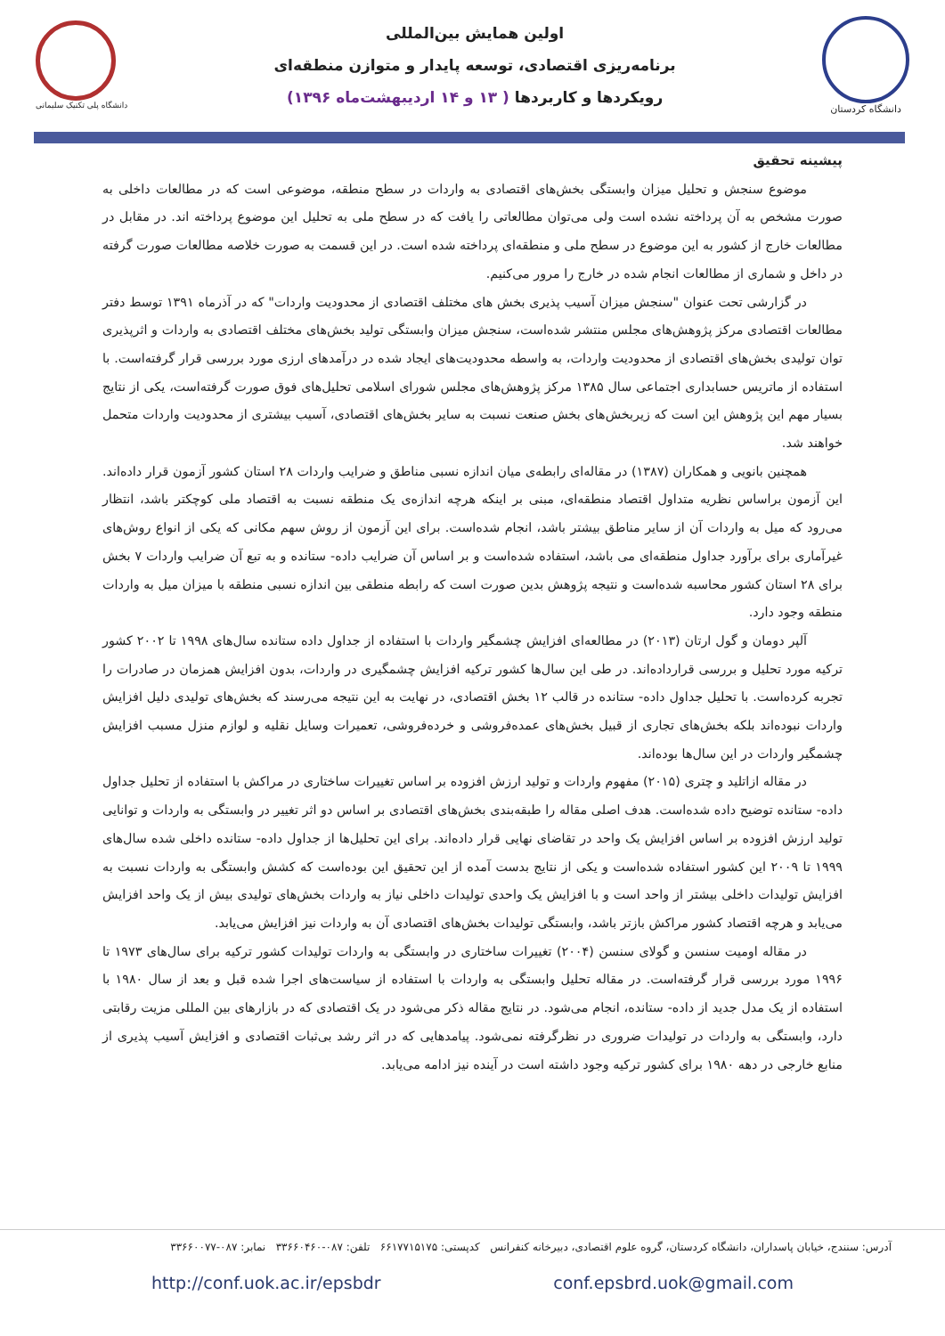دانشگاه پلی تکنیک سلیمانی
اولین همایش بین‌المللی
برنامه‌ریزی اقتصادی، توسعه پایدار و متوازن منطقه‌ای
رویکردها و کاربردها ( ۱۳ و ۱۴ اردیبهشت‌ماه ۱۳۹۶)
دانشگاه کردستان
پیشینه تحقیق
موضوع سنجش و تحلیل میزان وابستگی بخش‌های اقتصادی به واردات در سطح منطقه، موضوعی است که در مطالعات داخلی به صورت مشخص به آن پرداخته نشده است ولی می‌توان مطالعاتی را یافت که در سطح ملی به تحلیل این موضوع پرداخته اند. در مقابل در مطالعات خارج از کشور به این موضوع در سطح ملی و منطقه‌ای پرداخته شده است. در این قسمت به صورت خلاصه مطالعات صورت گرفته در داخل و شماری از مطالعات انجام شده در خارج را مرور می‌کنیم.
در گزارشی تحت عنوان "سنجش میزان آسیب پذیری بخش های مختلف اقتصادی از محدودیت واردات" که در آذرماه ۱۳۹۱ توسط دفتر مطالعات اقتصادی مرکز پژوهش‌های مجلس منتشر شده‌است، سنجش میزان وابستگی تولید بخش‌های مختلف اقتصادی به واردات و اثرپذیری توان تولیدی بخش‌های اقتصادی از محدودیت واردات، به واسطه محدودیت‌های ایجاد شده در درآمدهای ارزی مورد بررسی قرار گرفته‌است. با استفاده از ماتریس حسابداری اجتماعی سال ۱۳۸۵ مرکز پژوهش‌های مجلس شورای اسلامی تحلیل‌های فوق صورت گرفته‌است، یکی از نتایج بسیار مهم این پژوهش این است که زیربخش‌های بخش صنعت نسبت به سایر بخش‌های اقتصادی، آسیب بیشتری از محدودیت واردات متحمل خواهند شد.
همچنین بانویی و همکاران (۱۳۸۷) در مقاله‌ای رابطه‌ی میان اندازه نسبی مناطق و ضرایب واردات ۲۸ استان کشور آزمون قرار داده‌اند. این آزمون براساس نظریه متداول اقتصاد منطقه‌ای، مبنی بر اینکه هرچه اندازه‌ی یک منطقه نسبت به اقتصاد ملی کوچکتر باشد، انتظار می‌رود که میل به واردات آن از سایر مناطق بیشتر باشد، انجام شده‌است. برای این آزمون از روش سهم مکانی که یکی از انواع روش‌های غیرآماری برای برآورد جداول منطقه‌ای می باشد، استفاده شده‌است و بر اساس آن ضرایب داده- ستانده و به تبع آن ضرایب واردات ۷ بخش برای ۲۸ استان کشور محاسبه شده‌است و نتیجه پژوهش بدین صورت است که رابطه منطقی بین اندازه نسبی منطقه با میزان میل به واردات منطقه وجود دارد.
آلپر دومان و گول ارتان (۲۰۱۳) در مطالعه‌ای افزایش چشمگیر واردات با استفاده از جداول داده ستانده سال‌های ۱۹۹۸ تا ۲۰۰۲ کشور ترکیه مورد تحلیل و بررسی قرارداده‌اند. در طی این سال‌ها کشور ترکیه افزایش چشمگیری در واردات، بدون افزایش همزمان در صادرات را تجربه کرده‌است. با تحلیل جداول داده- ستانده در قالب ۱۲ بخش اقتصادی، در نهایت به این نتیجه می‌رسند که بخش‌های تولیدی دلیل افزایش واردات نبوده‌اند بلکه بخش‌های تجاری از قبیل بخش‌های عمده‌فروشی و خرده‌فروشی، تعمیرات وسایل نقلیه و لوازم منزل مسبب افزایش چشمگیر واردات در این سال‌ها بوده‌اند.
در مقاله ازاتلید و چتری (۲۰۱۵) مفهوم واردات و تولید ارزش افزوده بر اساس تغییرات ساختاری در مراکش با استفاده از تحلیل جداول داده- ستانده توضیح داده شده‌است. هدف اصلی مقاله را طبقه‌بندی بخش‌های اقتصادی بر اساس دو اثر تغییر در وابستگی به واردات و توانایی تولید ارزش افزوده بر اساس افزایش یک واحد در تقاضای نهایی قرار داده‌اند. برای این تحلیل‌ها از جداول داده- ستانده داخلی شده سال‌های ۱۹۹۹ تا ۲۰۰۹ این کشور استفاده شده‌است و یکی از نتایج بدست آمده از این تحقیق این بوده‌است که کشش وابستگی به واردات نسبت به افزایش تولیدات داخلی بیشتر از واحد است و با افزایش یک واحدی تولیدات داخلی نیاز به واردات بخش‌های تولیدی بیش از یک واحد افزایش می‌یابد و هرچه اقتصاد کشور مراکش بازتر باشد، وابستگی تولیدات بخش‌های اقتصادی آن به واردات نیز افزایش می‌یابد.
در مقاله اومیت سنسن و گولای سنسن (۲۰۰۴) تغییرات ساختاری در وابستگی به واردات تولیدات کشور ترکیه برای سال‌های ۱۹۷۳ تا ۱۹۹۶ مورد بررسی قرار گرفته‌است. در مقاله تحلیل وابستگی به واردات با استفاده از سیاست‌های اجرا شده قبل و بعد از سال ۱۹۸۰ با استفاده از یک مدل جدید از داده- ستانده، انجام می‌شود. در نتایج مقاله ذکر می‌شود در یک اقتصادی که در بازارهای بین المللی مزیت رقابتی دارد، وابستگی به واردات در تولیدات ضروری در نظرگرفته نمی‌شود. پیامدهایی که در اثر رشد بی‌ثبات اقتصادی و افزایش آسیب پذیری از منابع خارجی در دهه ۱۹۸۰ برای کشور ترکیه وجود داشته است در آینده نیز ادامه می‌یابد.
آدرس: سنندج، خیابان پاسداران، دانشگاه کردستان، گروه علوم اقتصادی، دبیرخانه کنفرانس کدپستی: ۶۶۱۷۷۱۵۱۷۵ تلفن: ۰۸۷-۳۳۶۶۰۴۶۰ نمابر: ۰۸۷-۳۳۶۶۰۰۷۷
http://conf.uok.ac.ir/epsbdr conf.epsbrd.uok@gmail.com